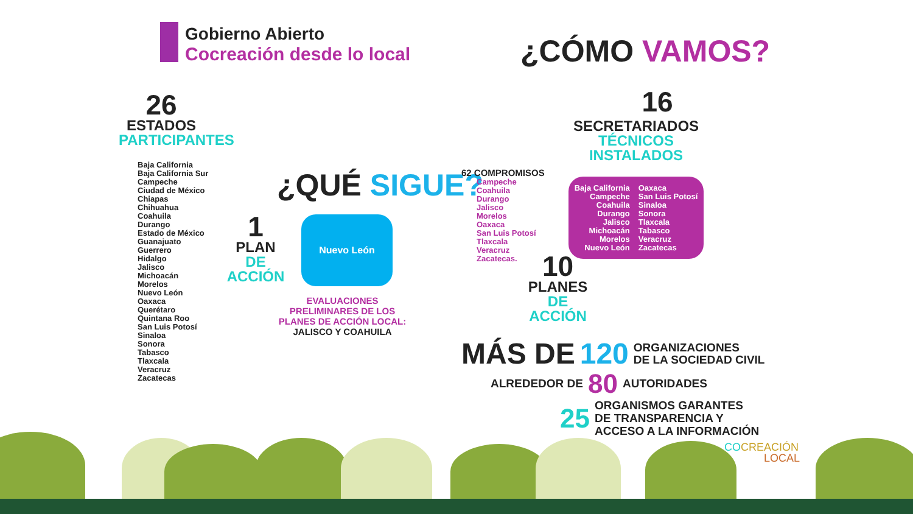Gobierno Abierto
Cocreación desde lo local
¿CÓMO VAMOS?
26
ESTADOS
PARTICIPANTES
Baja California
Baja California Sur
Campeche
Ciudad de México
Chiapas
Chihuahua
Coahuila
Durango
Estado de México
Guanajuato
Guerrero
Hidalgo
Jalisco
Michoacán
Morelos
Nuevo León
Oaxaca
Querétaro
Quintana Roo
San Luis Potosí
Sinaloa
Sonora
Tabasco
Tlaxcala
Veracruz
Zacatecas
¿QUÉ SIGUE?
1
PLAN
DE ACCIÓN
Nuevo León
EVALUACIONES PRELIMINARES DE LOS PLANES DE ACCIÓN LOCAL:
JALISCO Y COAHUILA
16
SECRETARIADOS
TÉCNICOS INSTALADOS
62 COMPROMISOS
Campeche
Coahuila
Durango
Jalisco
Morelos
Oaxaca
San Luis Potosí
Tlaxcala
Veracruz
Zacatecas.
Baja California
Campeche
Coahuila
Durango
Jalisco
Michoacán
Morelos
Nuevo León
Oaxaca
San Luis Potosí
Sinaloa
Sonora
Tlaxcala
Tabasco
Veracruz
Zacatecas
10
PLANES
DE ACCIÓN
MÁS DE 120 ORGANIZACIONES
DE LA SOCIEDAD CIVIL
ALREDEDOR DE 80 AUTORIDADES
25 ORGANISMOS GARANTES
DE TRANSPARENCIA Y
ACCESO A LA INFORMACIÓN
CO CREACIÓN
LOCAL